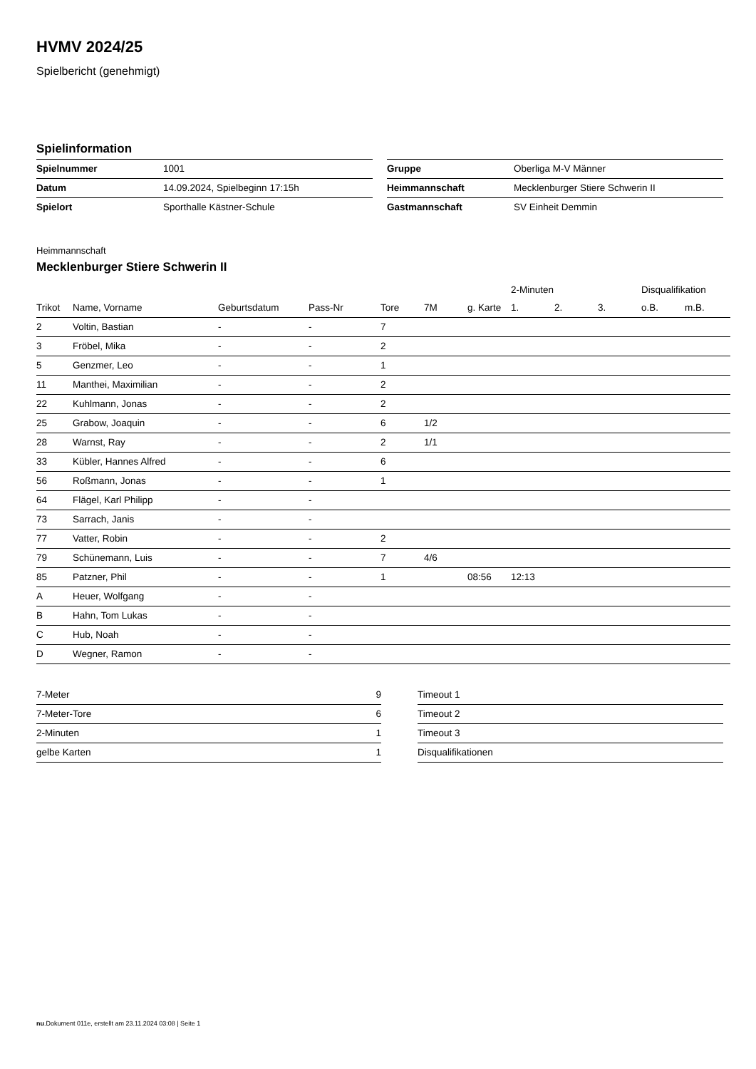HVMV 2024/25
Spielbericht (genehmigt)
Spielinformation
| Spielnummer | 1001 |
| Datum | 14.09.2024, Spielbeginn 17:15h |
| Spielort | Sporthalle Kästner-Schule |
| Gruppe | Oberliga M-V Männer |
| Heimmannschaft | Mecklenburger Stiere Schwerin II |
| Gastmannschaft | SV Einheit Demmin |
Heimmannschaft
Mecklenburger Stiere Schwerin II
| | | | | | | | 2-Minuten | | | Disqualifikation | |
| --- | --- | --- | --- | --- | --- | --- | --- | --- | --- | --- | --- |
| Trikot | Name, Vorname | Geburtsdatum | Pass-Nr | Tore | 7M | g. Karte | 1. | 2. | 3. | o.B. | m.B. |
| 2 | Voltin, Bastian | - | - | 7 | | | | | | | |
| 3 | Fröbel, Mika | - | - | 2 | | | | | | | |
| 5 | Genzmer, Leo | - | - | 1 | | | | | | | |
| 11 | Manthei, Maximilian | - | - | 2 | | | | | | | |
| 22 | Kuhlmann, Jonas | - | - | 2 | | | | | | | |
| 25 | Grabow, Joaquin | - | - | 6 | 1/2 | | | | | | |
| 28 | Warnst, Ray | - | - | 2 | 1/1 | | | | | | |
| 33 | Kübler, Hannes Alfred | - | - | 6 | | | | | | | |
| 56 | Roßmann, Jonas | - | - | 1 | | | | | | | |
| 64 | Flägel, Karl Philipp | - | - | | | | | | | | |
| 73 | Sarrach, Janis | - | - | | | | | | | | |
| 77 | Vatter, Robin | - | - | 2 | | | | | | | |
| 79 | Schünemann, Luis | - | - | 7 | 4/6 | | | | | | |
| 85 | Patzner, Phil | - | - | 1 | | 08:56 | 12:13 | | | | |
| A | Heuer, Wolfgang | - | - | | | | | | | | |
| B | Hahn, Tom Lukas | - | - | | | | | | | | |
| C | Hub, Noah | - | - | | | | | | | | |
| D | Wegner, Ramon | - | - | | | | | | | | |
| 7-Meter | 9 |
| 7-Meter-Tore | 6 |
| 2-Minuten | 1 |
| gelbe Karten | 1 |
| Timeout 1 |
| Timeout 2 |
| Timeout 3 |
| Disqualifikationen |
nu.Dokument 011e, erstellt am 23.11.2024 03:08 | Seite 1